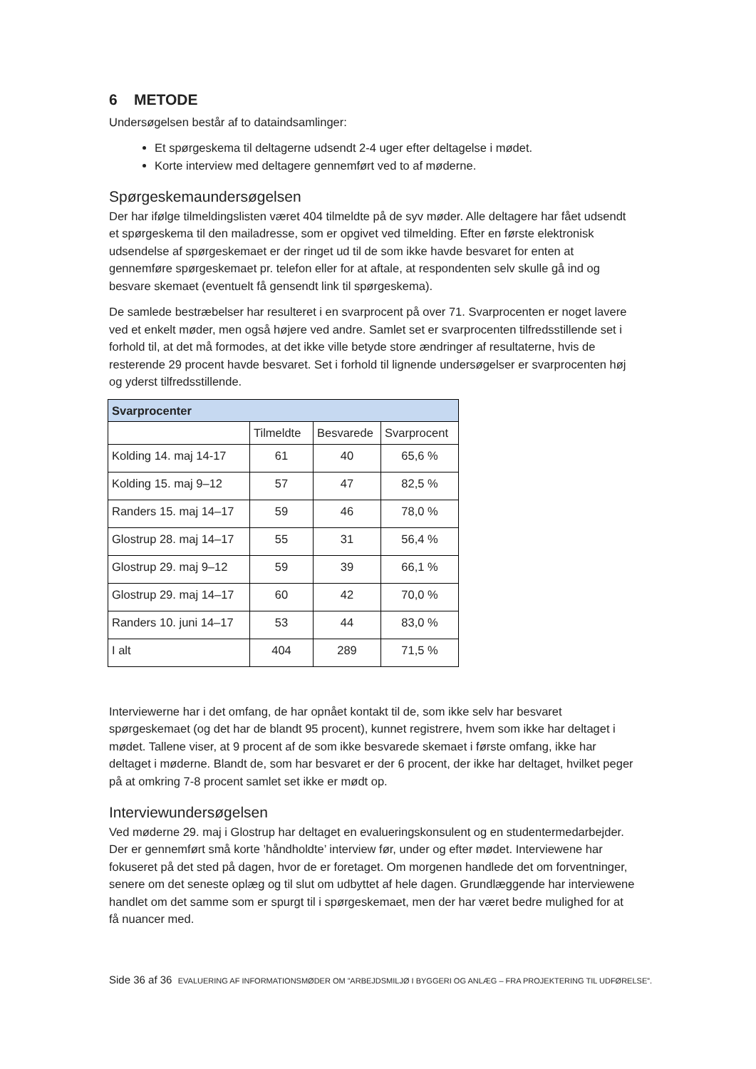6 METODE
Undersøgelsen består af to dataindsamlinger:
Et spørgeskema til deltagerne udsendt 2-4 uger efter deltagelse i mødet.
Korte interview med deltagere gennemført ved to af møderne.
Spørgeskemaundersøgelsen
Der har ifølge tilmeldingslisten været 404 tilmeldte på de syv møder. Alle deltagere har fået udsendt et spørgeskema til den mailadresse, som er opgivet ved tilmelding. Efter en første elektronisk udsendelse af spørgeskemaet er der ringet ud til de som ikke havde besvaret for enten at gennemføre spørgeskemaet pr. telefon eller for at aftale, at respondenten selv skulle gå ind og besvare skemaet (eventuelt få gensendt link til spørgeskema).
De samlede bestræbelser har resulteret i en svarprocent på over 71. Svarprocenten er noget lavere ved et enkelt møder, men også højere ved andre. Samlet set er svarprocenten tilfredsstillende set i forhold til, at det må formodes, at det ikke ville betyde store ændringer af resultaterne, hvis de resterende 29 procent havde besvaret. Set i forhold til lignende undersøgelser er svarprocenten høj og yderst tilfredsstillende.
| Svarprocenter | | | |
| --- | --- | --- | --- |
| | Tilmeldte | Besvarede | Svarprocent |
| Kolding 14. maj 14-17 | 61 | 40 | 65,6 % |
| Kolding 15. maj 9–12 | 57 | 47 | 82,5 % |
| Randers 15. maj 14–17 | 59 | 46 | 78,0 % |
| Glostrup 28. maj 14–17 | 55 | 31 | 56,4 % |
| Glostrup 29. maj 9–12 | 59 | 39 | 66,1 % |
| Glostrup 29. maj 14–17 | 60 | 42 | 70,0 % |
| Randers 10. juni 14–17 | 53 | 44 | 83,0 % |
| I alt | 404 | 289 | 71,5 % |
Interviewerne har i det omfang, de har opnået kontakt til de, som ikke selv har besvaret spørgeskemaet (og det har de blandt 95 procent), kunnet registrere, hvem som ikke har deltaget i mødet. Tallene viser, at 9 procent af de som ikke besvarede skemaet i første omfang, ikke har deltaget i møderne. Blandt de, som har besvaret er der 6 procent, der ikke har deltaget, hvilket peger på at omkring 7-8 procent samlet set ikke er mødt op.
Interviewundersøgelsen
Ved møderne 29. maj i Glostrup har deltaget en evalueringskonsulent og en studentermedarbejder. Der er gennemført små korte ’håndholdte’ interview før, under og efter mødet. Interviewene har fokuseret på det sted på dagen, hvor de er foretaget. Om morgenen handlede det om forventninger, senere om det seneste oplæg og til slut om udbyttet af hele dagen. Grundlæggende har interviewene handlet om det samme som er spurgt til i spørgeskemaet, men der har været bedre mulighed for at få nuancer med.
Side 36 af 36 EVALUERING AF INFORMATIONSMØDER OM ”ARBEJDSMILJØ I BYGGERI OG ANLÆG – FRA PROJEKTERING TIL UDFØRELSE”.